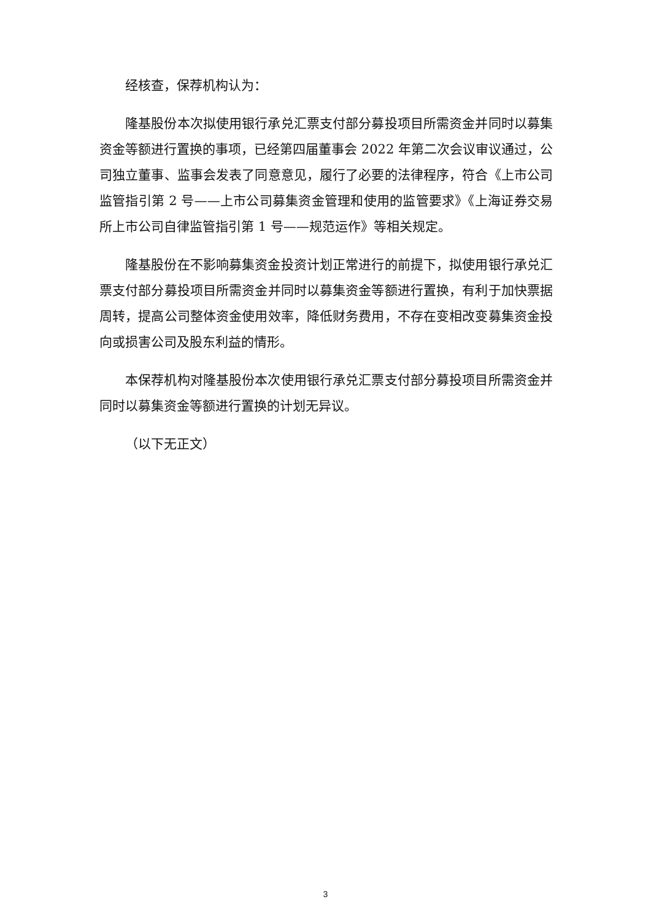经核查，保荐机构认为：
隆基股份本次拟使用银行承兑汇票支付部分募投项目所需资金并同时以募集资金等额进行置换的事项，已经第四届董事会 2022 年第二次会议审议通过，公司独立董事、监事会发表了同意意见，履行了必要的法律程序，符合《上市公司监管指引第 2 号——上市公司募集资金管理和使用的监管要求》《上海证券交易所上市公司自律监管指引第 1 号——规范运作》等相关规定。
隆基股份在不影响募集资金投资计划正常进行的前提下，拟使用银行承兑汇票支付部分募投项目所需资金并同时以募集资金等额进行置换，有利于加快票据周转，提高公司整体资金使用效率，降低财务费用，不存在变相改变募集资金投向或损害公司及股东利益的情形。
本保荐机构对隆基股份本次使用银行承兑汇票支付部分募投项目所需资金并同时以募集资金等额进行置换的计划无异议。
（以下无正文）
3